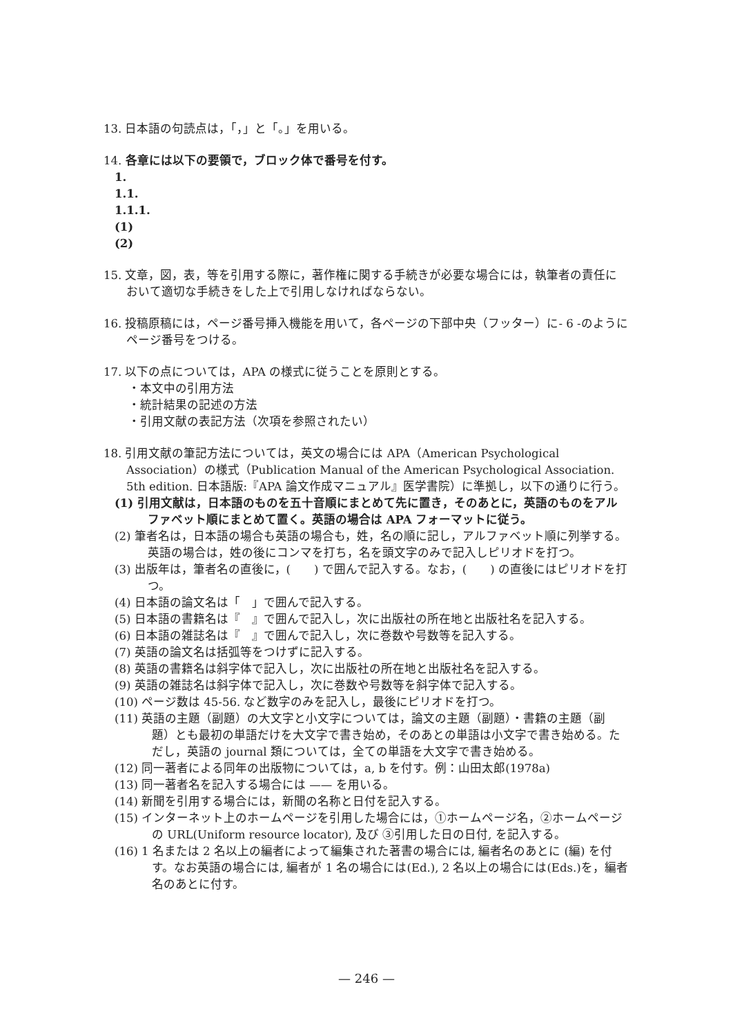13. 日本語の句読点は，「，」と「。」を用いる。
14. 各章には以下の要領で，ブロック体で番号を付す。
1.
1.1.
1.1.1.
(1)
(2)
15. 文章，図，表，等を引用する際に，著作権に関する手続きが必要な場合には，執筆者の責任において適切な手続きをした上で引用しなければならない。
16. 投稿原稿には，ページ番号挿入機能を用いて，各ページの下部中央（フッター）に- 6 -のようにページ番号をつける。
17. 以下の点については，APA の様式に従うことを原則とする。
・本文中の引用方法
・統計結果の記述の方法
・引用文献の表記方法（次項を参照されたい）
18. 引用文献の筆記方法については，英文の場合には APA（American Psychological Association）の様式（Publication Manual of the American Psychological Association. 5th edition. 日本語版:『APA 論文作成マニュアル』医学書院）に準拠し，以下の通りに行う。
(1) 引用文献は，日本語のものを五十音順にまとめて先に置き，そのあとに，英語のものをアルファベット順にまとめて置く。英語の場合は APA フォーマットに従う。
(2) 筆者名は，日本語の場合も英語の場合も，姓，名の順に記し，アルファベット順に列挙する。英語の場合は，姓の後にコンマを打ち，名を頭文字のみで記入しピリオドを打つ。
(3) 出版年は，筆者名の直後に，(　　) で囲んで記入する。なお，(　　) の直後にはピリオドを打つ。
(4) 日本語の論文名は「　」で囲んで記入する。
(5) 日本語の書籍名は『　』で囲んで記入し，次に出版社の所在地と出版社名を記入する。
(6) 日本語の雑誌名は『　』で囲んで記入し，次に巻数や号数等を記入する。
(7) 英語の論文名は括弧等をつけずに記入する。
(8) 英語の書籍名は斜字体で記入し，次に出版社の所在地と出版社名を記入する。
(9) 英語の雑誌名は斜字体で記入し，次に巻数や号数等を斜字体で記入する。
(10) ページ数は 45-56. など数字のみを記入し，最後にピリオドを打つ。
(11) 英語の主題（副題）の大文字と小文字については，論文の主題（副題）・書籍の主題（副題）とも最初の単語だけを大文字で書き始め，そのあとの単語は小文字で書き始める。ただし，英語の journal 類については，全ての単語を大文字で書き始める。
(12) 同一著者による同年の出版物については，a, b を付す。例：山田太郎(1978a)
(13) 同一著者名を記入する場合には —— を用いる。
(14) 新聞を引用する場合には，新聞の名称と日付を記入する。
(15) インターネット上のホームページを引用した場合には，①ホームページ名，②ホームページの URL(Uniform resource locator), 及び ③引用した日の日付, を記入する。
(16) 1 名または 2 名以上の編者によって編集された著書の場合には, 編者名のあとに (編) を付す。なお英語の場合には, 編者が 1 名の場合には(Ed.), 2 名以上の場合には(Eds.)を，編者名のあとに付す。
— 246 —